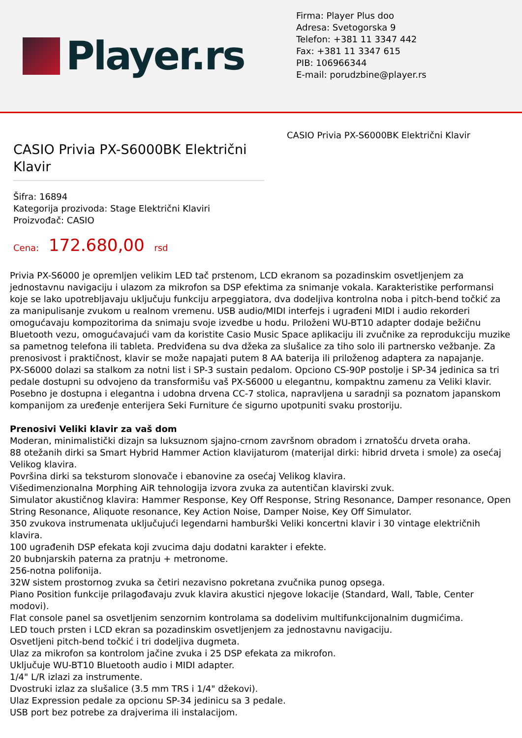Player.rs
Firma: Player Plus doo
Adresa: Svetogorska 9
Telefon: +381 11 3347 442
Fax: +381 11 3347 615
PIB: 106966344
E-mail: porudzbine@player.rs
CASIO Privia PX-S6000BK Električni Klavir
Šifra: 16894
Kategorija prozivoda: Stage Električni Klaviri
Proizvođač: CASIO
Cena: 172.680,00 rsd
CASIO Privia PX-S6000BK Električni Klavir
Privia PX-S6000 je opremljen velikim LED tač prstenom, LCD ekranom sa pozadinskim osvetljenjem za jednostavnu navigaciju i ulazom za mikrofon sa DSP efektima za snimanje vokala. Karakteristike performansi koje se lako upotrebljavaju uključuju funkciju arpeggiatora, dva dodeljiva kontrolna noba i pitch-bend točkić za za manipulisanje zvukom u realnom vremenu. USB audio/MIDI interfejs i ugrađeni MIDI i audio rekorderi omogućavaju kompozitorima da snimaju svoje izvedbe u hodu. Priloženi WU-BT10 adapter dodaje bežičnu Bluetooth vezu, omogućavajući vam da koristite Casio Music Space aplikaciju ili zvučnike za reprodukciju muzike sa pametnog telefona ili tableta. Predviđena su dva džeka za slušalice za tiho solo ili partnersko vežbanje. Za prenosivost i praktičnost, klavir se može napajati putem 8 AA baterija ili priloženog adaptera za napajanje.
PX-S6000 dolazi sa stalkom za notni list i SP-3 sustain pedalom. Opciono CS-90P postolje i SP-34 jedinica sa tri pedale dostupni su odvojeno da transformišu vaš PX-S6000 u elegantnu, kompaktnu zamenu za Veliki klavir. Posebno je dostupna i elegantna i udobna drvena CC-7 stolica, napravljena u saradnji sa poznatom japanskom kompanijom za uređenje enterijera Seki Furniture će sigurno upotpuniti svaku prostoriju.
Prenosivi Veliki klavir za vaš dom
Moderan, minimalistički dizajn sa luksuznom sjajno-crnom završnom obradom i zrnatošću drveta oraha.
88 otežanih dirki sa Smart Hybrid Hammer Action klavijaturom (materijal dirki: hibrid drveta i smole) za osećaj Velikog klavira.
Površina dirki sa teksturom slonovače i ebanovine za osećaj Velikog klavira.
Višedimenzionalna Morphing AiR tehnologija izvora zvuka za autentičan klavirski zvuk.
Simulator akustičnog klavira: Hammer Response, Key Off Response, String Resonance, Damper resonance, Open String Resonance, Aliquote resonance, Key Action Noise, Damper Noise, Key Off Simulator.
350 zvukova instrumenata uključujući legendarni hamburški Veliki koncertni klavir i 30 vintage električnih klavira.
100 ugrađenih DSP efekata koji zvucima daju dodatni karakter i efekte.
20 bubnjarskih paterna za pratnju + metronome.
256-notna polifonija.
32W sistem prostornog zvuka sa četiri nezavisno pokretana zvučnika punog opsega.
Piano Position funkcije prilagođavaju zvuk klavira akustici njegove lokacije (Standard, Wall, Table, Center modovi).
Flat console panel sa osvetljenim senzornim kontrolama sa dodelivim multifunkcijonalnim dugmićima.
LED touch prsten i LCD ekran sa pozadinskim osvetljenjem za jednostavnu navigaciju.
Osvetljeni pitch-bend točkić i tri dodeljiva dugmeta.
Ulaz za mikrofon sa kontrolom jačine zvuka i 25 DSP efekata za mikrofon.
Uključuje WU-BT10 Bluetooth audio i MIDI adapter.
1/4" L/R izlazi za instrumente.
Dvostruki izlaz za slušalice (3.5 mm TRS i 1/4" džekovi).
Ulaz Expression pedale za opcionu SP-34 jedinicu sa 3 pedale.
USB port bez potrebe za drajverima ili instalacijom.